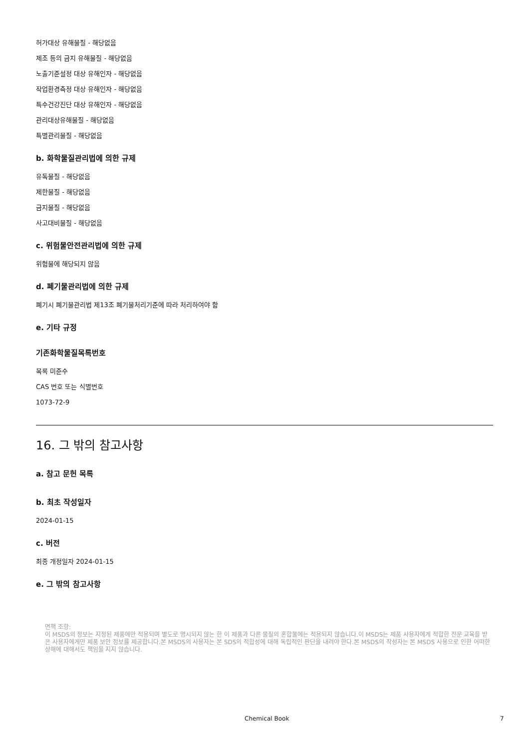허가대상 유해물질 - 해당없음
제조 등의 금지 유해물질 - 해당없음
노출기준설정 대상 유해인자 - 해당없음
작업환경측정 대상 유해인자 - 해당없음
특수건강진단 대상 유해인자 - 해당없음
관리대상유해물질 - 해당없음
특별관리물질 - 해당없음
b. 화학물질관리법에 의한 규제
유독물질 - 해당없음
제한물질 - 해당없음
금지물질 - 해당없음
사고대비물질 - 해당없음
c. 위험물안전관리법에 의한 규제
위험물에 해당되지 않음
d. 폐기물관리법에 의한 규제
폐기시 폐기물관리법 제13조 폐기물처리기준에 따라 처리하여야 함
e. 기타 규정
기존화학물질목록번호
목록 미준수
CAS 번호 또는 식별번호
1073-72-9
16. 그 밖의 참고사항
a. 참고 문헌 목록
b. 최초 작성일자
2024-01-15
c. 버전
최종 개정일자 2024-01-15
e. 그 밖의 참고사항
면책 조항:
이 MSDS의 정보는 지정된 제품에만 적용되며 별도로 명시되지 않는 한 이 제품과 다른 물질의 혼합물에는 적용되지 않습니다.이 MSDS는 제품 사용자에게 적합한 전문 교육을 받은 사용자에게만 제품 보안 정보를 제공합니다.본 MSDS의 사용자는 본 SDS의 적합성에 대해 독립적인 판단을 내려야 한다.본 MSDS의 작성자는 본 MSDS 사용으로 인한 어떠한 상해에 대해서도 책임을 지지 않습니다.
Chemical Book 7